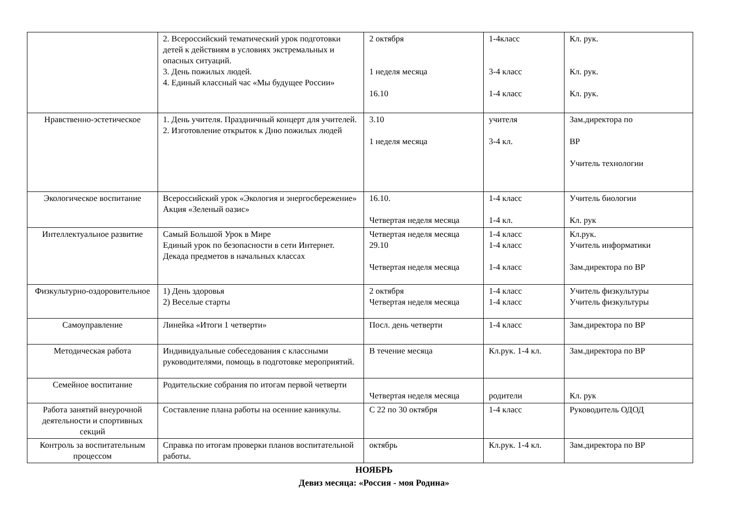| | 2. Всероссийский тематический урок подготовки детей к действиям в условиях экстремальных и опасных ситуаций. 3. День пожилых людей. 4. Единый классный час «Мы будущее России» | 2 октября 1 неделя месяца 16.10 | 1-4класс 3-4 класс 1-4 класс | Кл. рук. Кл. рук. Кл. рук. |
| Нравственно-эстетическое | 1. День учителя. Праздничный концерт для учителей. 2. Изготовление открыток к Дню пожилых людей | 3.10 1 неделя месяца | учителя 3-4 кл. | Зам.директора по ВР Учитель технологии |
| Экологическое воспитание | Всероссийский урок «Экология и энергосбережение» Акция «Зеленый оазис» | 16.10. Четвертая неделя месяца | 1-4 класс 1-4 кл. | Учитель биологии Кл. рук |
| Интеллектуальное развитие | Самый Большой Урок в Мире Единый урок по безопасности в сети Интернет. Декада предметов в начальных классах | Четвертая неделя месяца 29.10 Четвертая неделя месяца | 1-4 класс 1-4 класс 1-4 класс | Кл.рук. Учитель информатики Зам.директора по ВР |
| Физкультурно-оздоровительное | 1) День здоровья 2) Веселые старты | 2 октября Четвертая неделя месяца | 1-4 класс 1-4 класс | Учитель физкультуры Учитель физкультуры |
| Самоуправление | Линейка «Итоги 1 четверти» | Посл. день четверти | 1-4 класс | Зам.директора по ВР |
| Методическая работа | Индивидуальные собеседования с классными руководителями, помощь в подготовке мероприятий. | В течение месяца | Кл.рук. 1-4 кл. | Зам.директора по ВР |
| Семейное воспитание | Родительские собрания по итогам первой четверти | Четвертая неделя месяца | родители | Кл. рук |
| Работа занятий внеурочной деятельности и спортивных секций | Составление плана работы на осенние каникулы. | С 22 по 30 октября | 1-4 класс | Руководитель ОДОД |
| Контроль за воспитательным процессом | Справка по итогам проверки планов воспитательной работы. | октябрь | Кл.рук. 1-4 кл. | Зам.директора по ВР |
НОЯБРЬ
Девиз месяца: «Россия - моя Родина»